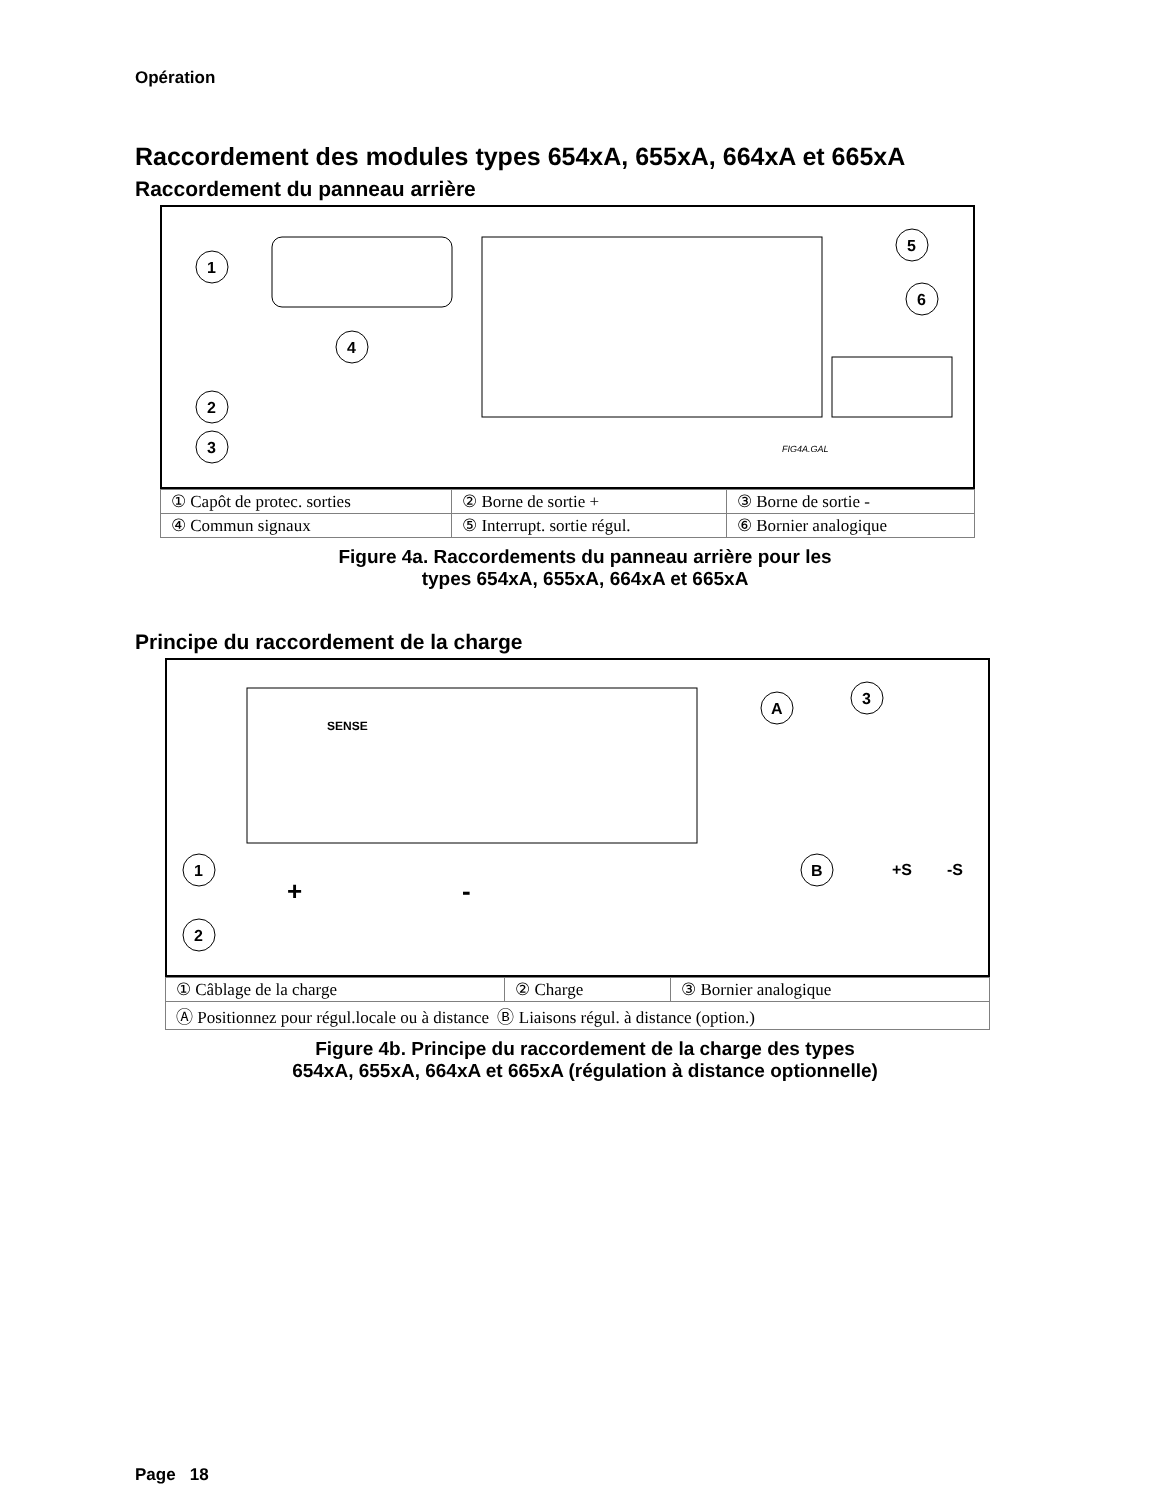Opération
Raccordement des modules types 654xA, 655xA, 664xA et 665xA
Raccordement du panneau arrière
1
2
3
4
5
6
FIG4A.GAL
| ① Capôt de protec. sorties | ② Borne de sortie + | ③ Borne de sortie - |
| ④ Commun signaux | ⑤ Interrupt. sortie régul. | ⑥ Bornier analogique |
Figure 4a. Raccordements du panneau arrière pour les
types 654xA, 655xA, 664xA et 665xA
Principe du raccordement de la charge
1
2
A
3
B
+S
-S
+
-
SENSE
| ① Câblage de la charge | ② Charge | ③ Bornier analogique |
| Ⓐ Positionnez pour régul.locale ou à distance Ⓑ Liaisons régul. à distance (option.) | | |
Figure 4b. Principe du raccordement de la charge des types
654xA, 655xA, 664xA et 665xA (régulation à distance optionnelle)
Page 18